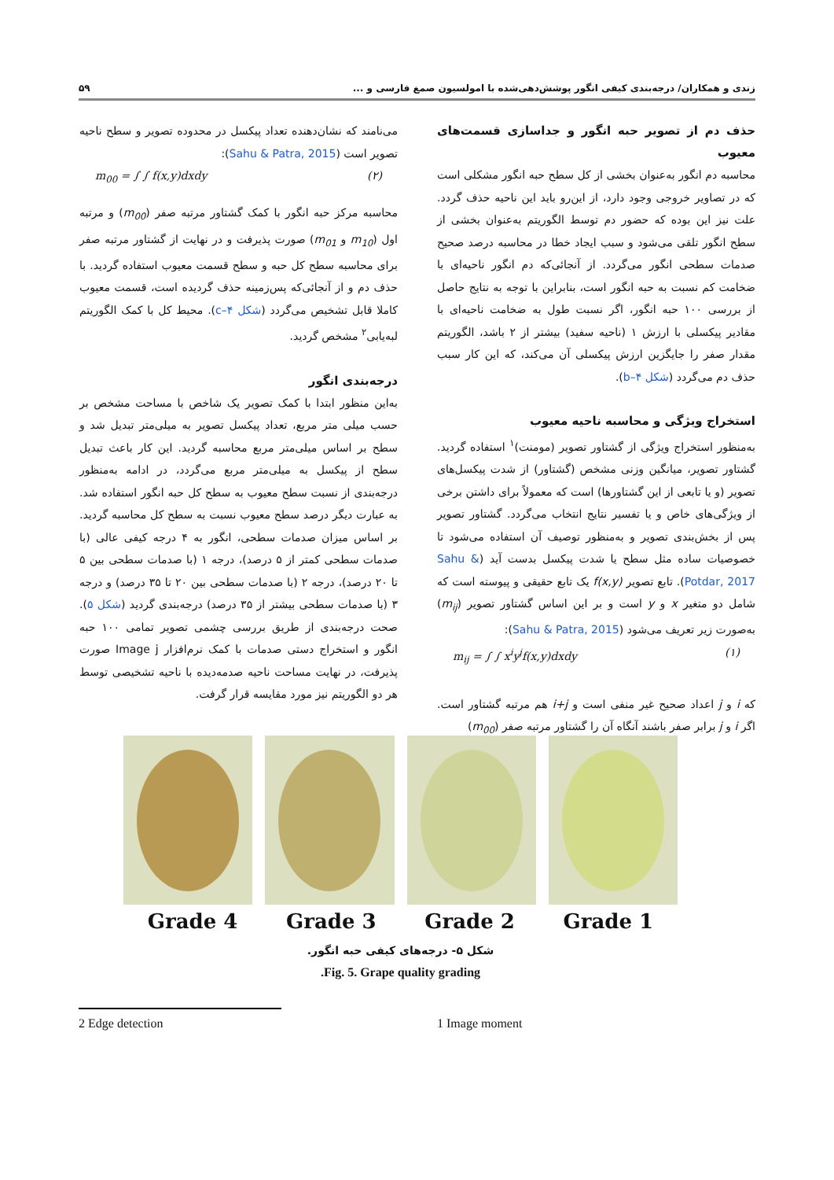زندی و همکاران/ درجه‌بندی کیفی انگور پوشش‌دهی‌شده با امولسیون صمغ فارسی و ... ۵۹
حذف دم از تصویر حبه انگور و جداسازی قسمت‌های معیوب
محاسبه دم انگور به‌عنوان بخشی از کل سطح حبه انگور مشکلی است که در تصاویر خروجی وجود دارد، از این‌رو باید این ناحیه حذف گردد. علت نیز این بوده که حضور دم توسط الگوریتم به‌عنوان بخشی از سطح انگور تلقی می‌شود و سبب ایجاد خطا در محاسبه درصد صحیح صدمات سطحی انگور می‌گردد. از آنجائی‌که دم انگور ناحیه‌ای با ضخامت کم نسبت به حبه انگور است، بنابراین با توجه به نتایج حاصل از بررسی ۱۰۰ حبه انگور، اگر نسبت طول به ضخامت ناحیه‌ای با مقادیر پیکسلی با ارزش ۱ (ناحیه سفید) بیشتر از ۲ باشد، الگوریتم مقدار صفر را جایگزین ارزش پیکسلی آن می‌کند، که این کار سبب حذف دم می‌گردد (شکل ۴–b).
استخراج ویژگی و محاسبه ناحیه معیوب
به‌منظور استخراج ویژگی از گشتاور تصویر (مومنت)<sup>۱</sup> استفاده گردید. گشتاور تصویر، میانگین وزنی مشخص (گشتاور) از شدت پیکسل‌های تصویر (و یا تابعی از این گشتاورها) است که معمولاً برای داشتن برخی از ویژگی‌های خاص و یا تفسیر نتایج انتخاب می‌گردد. گشتاور تصویر پس از بخش‌بندی تصویر و به‌منظور توصیف آن استفاده می‌شود تا خصوصیات ساده مثل سطح یا شدت پیکسل بدست آید (Sahu & Potdar, 2017). تابع تصویر f(x,y) یک تابع حقیقی و پیوسته است که شامل دو متغیر x و y است و بر این اساس گشتاور تصویر (m<sub>ij</sub>) به‌صورت زیر تعریف می‌شود (Sahu & Patra, 2015):
m<sub>ij</sub> = ∫ ∫ x<sup>i</sup>y<sup>j</sup>f(x,y)dxdy (۱)
که i و j اعداد صحیح غیر منفی است و i+j هم مرتبه گشتاور است. اگر i و j برابر صفر باشند آنگاه آن را گشتاور مرتبه صفر (m<sub>00</sub>)
می‌نامند که نشان‌دهنده تعداد پیکسل در محدوده تصویر و سطح ناحیه تصویر است (Sahu & Patra, 2015):
m<sub>00</sub> = ∫ ∫ f(x,y)dxdy (۲)
محاسبه مرکز حبه انگور با کمک گشتاور مرتبه صفر (m<sub>00</sub>) و مرتبه اول (m<sub>10</sub> و m<sub>01</sub>) صورت پذیرفت و در نهایت از گشتاور مرتبه صفر برای محاسبه سطح کل حبه و سطح قسمت معیوب استفاده گردید. با حذف دم و از آنجائی‌که پس‌زمینه حذف گردیده است، قسمت معیوب کاملا قابل تشخیص می‌گردد (شکل ۴–c). محیط کل با کمک الگوریتم لبه‌یابی<sup>۲</sup> مشخص گردید.
درجه‌بندی انگور
به‌این منظور ابتدا با کمک تصویر یک شاخص با مساحت مشخص بر حسب میلی متر مربع، تعداد پیکسل تصویر به میلی‌متر تبدیل شد و سطح بر اساس میلی‌متر مربع محاسبه گردید. این کار باعث تبدیل سطح از پیکسل به میلی‌متر مربع می‌گردد، در ادامه به‌منظور درجه‌بندی از نسبت سطح معیوب به سطح کل حبه انگور استفاده شد. به عبارت دیگر درصد سطح معیوب نسبت به سطح کل محاسبه گردید. بر اساس میزان صدمات سطحی، انگور به ۴ درجه کیفی عالی (با صدمات سطحی کمتر از ۵ درصد)، درجه ۱ (با صدمات سطحی بین ۵ تا ۲۰ درصد)، درجه ۲ (با صدمات سطحی بین ۲۰ تا ۳۵ درصد) و درجه ۳ (با صدمات سطحی بیشتر از ۳۵ درصد) درجه‌بندی گردید (شکل ۵). صحت درجه‌بندی از طریق بررسی چشمی تصویر تمامی ۱۰۰ حبه انگور و استخراج دستی صدمات با کمک نرم‌افزار Image j صورت پذیرفت، در نهایت مساحت ناحیه صدمه‌دیده با ناحیه تشخیصی توسط هر دو الگوریتم نیز مورد مقایسه قرار گرفت.
Grade 4 Grade 3 Grade 2 Grade 1
شکل ۵- درجه‌های کیفی حبه انگور.
Fig. 5. Grape quality grading.
1 Image moment
2 Edge detection